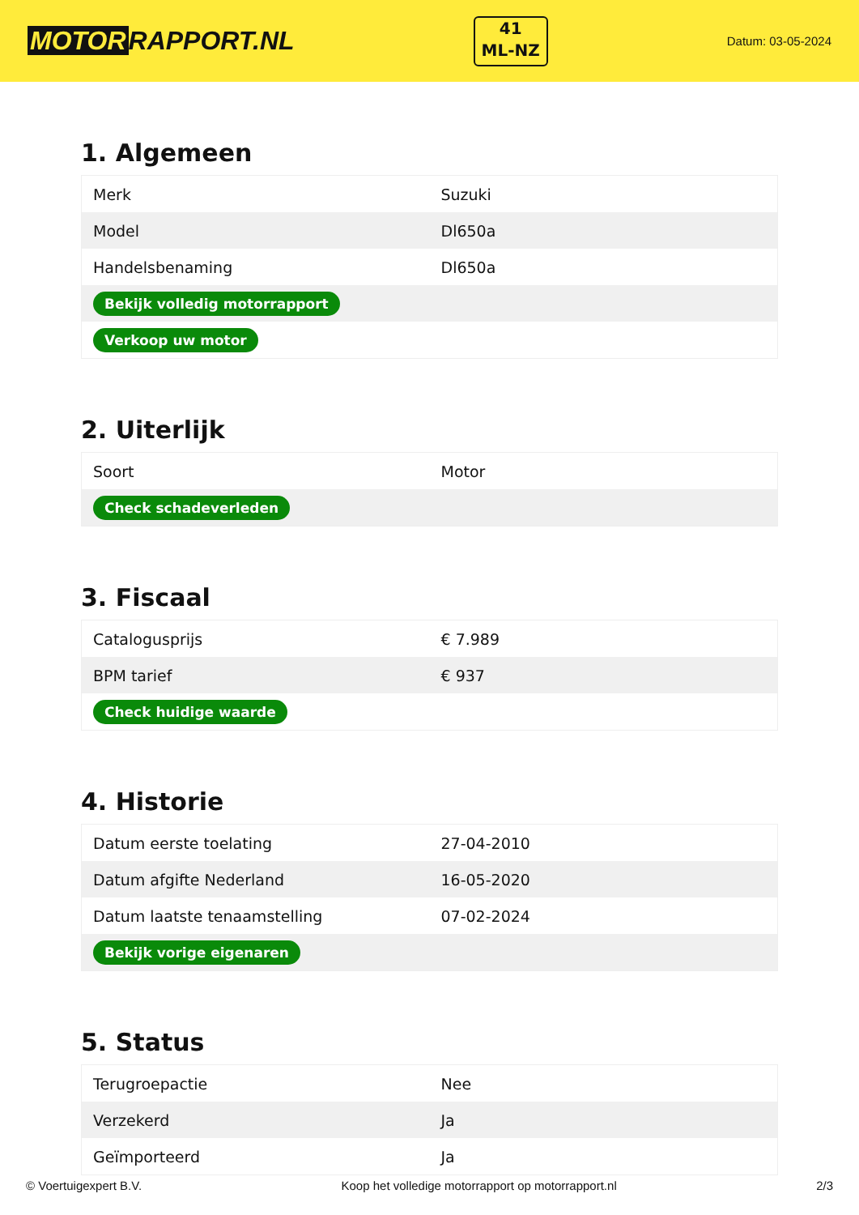MOTOR RAPPORT.NL
41
ML-NZ
Datum: 03-05-2024
1. Algemeen
| Merk | Suzuki |
| Model | Dl650a |
| Handelsbenaming | Dl650a |
| Bekijk volledig motorrapport | |
| Verkoop uw motor | |
2. Uiterlijk
| Soort | Motor |
| Check schadeverleden | |
3. Fiscaal
| Catalogusprijs | € 7.989 |
| BPM tarief | € 937 |
| Check huidige waarde | |
4. Historie
| Datum eerste toelating | 27-04-2010 |
| Datum afgifte Nederland | 16-05-2020 |
| Datum laatste tenaamstelling | 07-02-2024 |
| Bekijk vorige eigenaren | |
5. Status
| Terugroepactie | Nee |
| Verzekerd | Ja |
| Geïmporteerd | Ja |
© Voertuigexpert B.V. Koop het volledige motorrapport op motorrapport.nl 2/3